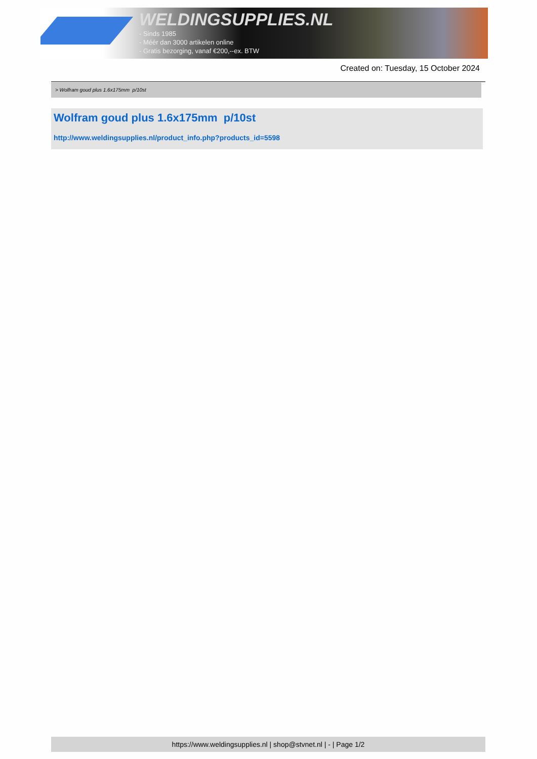WELDINGSUPPLIES.NL
- Sinds 1985
- Méér dan 3000 artikelen online
- Gratis bezorging, vanaf €200,--ex. BTW
Created on: Tuesday, 15 October 2024
> Wolfram goud plus 1.6x175mm p/10st
Wolfram goud plus 1.6x175mm p/10st
http://www.weldingsupplies.nl/product_info.php?products_id=5598
https://www.weldingsupplies.nl | shop@stvnet.nl | - | Page 1/2